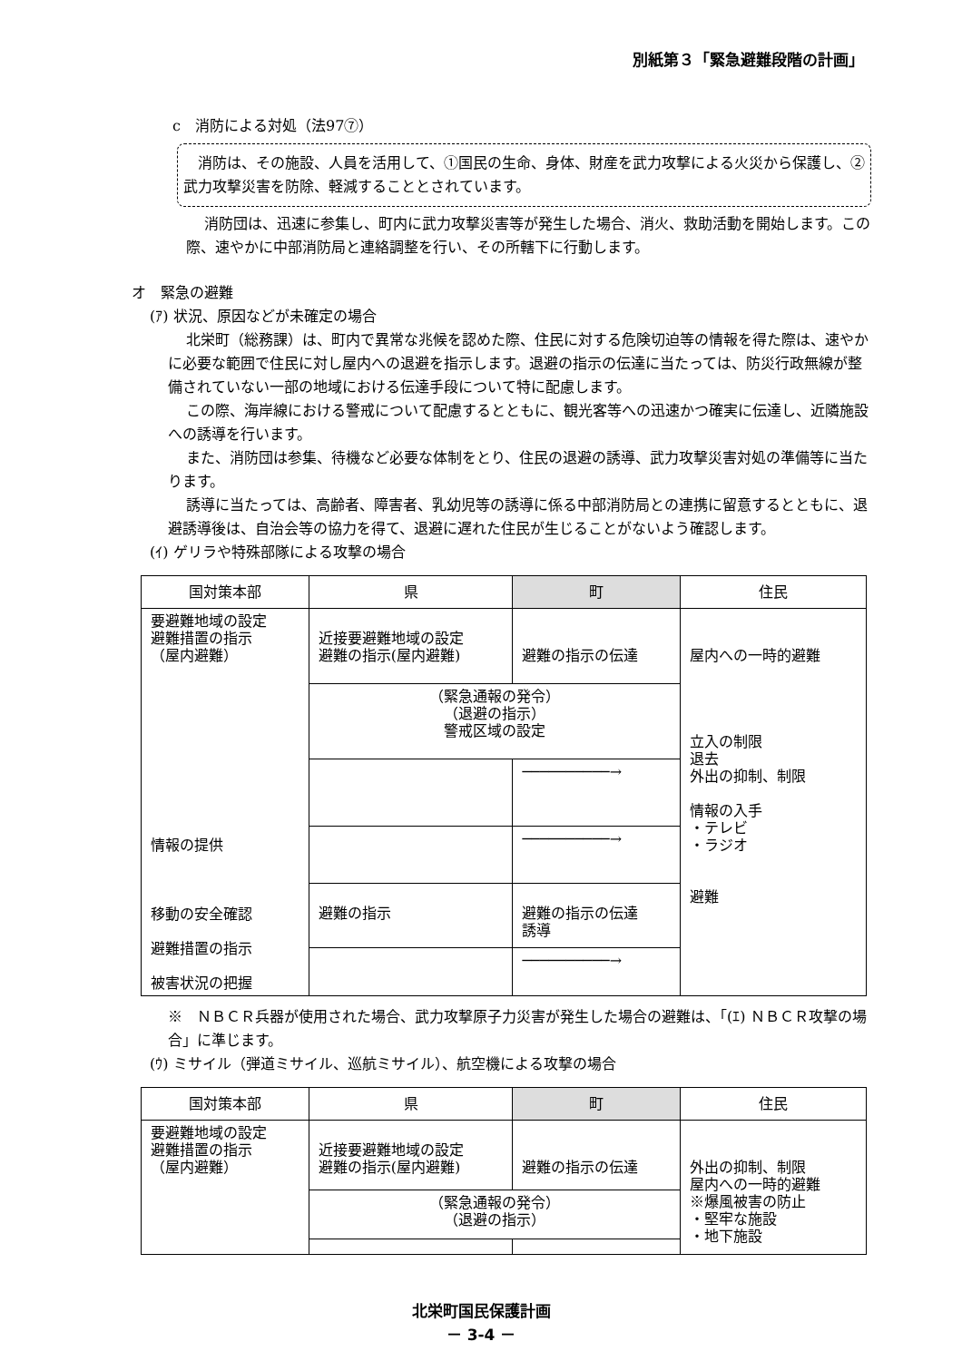別紙第３「緊急避難段階の計画」
c　消防による対処（法97⑦）
　消防は、その施設、人員を活用して、①国民の生命、身体、財産を武力攻撃による火災から保護し、②武力攻撃災害を防除、軽減することとされています。
消防団は、迅速に参集し、町内に武力攻撃災害等が発生した場合、消火、救助活動を開始します。この際、速やかに中部消防局と連絡調整を行い、その所轄下に行動します。
オ　緊急の避難
(ｱ) 状況、原因などが未確定の場合
北栄町（総務課）は、町内で異常な兆候を認めた際、住民に対する危険切迫等の情報を得た際は、速やかに必要な範囲で住民に対し屋内への退避を指示します。退避の指示の伝達に当たっては、防災行政無線が整備されていない一部の地域における伝達手段について特に配慮します。
この際、海岸線における警戒について配慮するとともに、観光客等への迅速かつ確実に伝達し、近隣施設への誘導を行います。
また、消防団は参集、待機など必要な体制をとり、住民の退避の誘導、武力攻撃災害対処の準備等に当たります。
誘導に当たっては、高齢者、障害者、乳幼児等の誘導に係る中部消防局との連携に留意するとともに、退避誘導後は、自治会等の協力を得て、退避に遅れた住民が生じることがないよう確認します。
(ｲ) ゲリラや特殊部隊による攻撃の場合
| 国対策本部 | 県 | 町 | 住民 |
| 要避難地域の設定 避難措置の指示 （屋内避難） 情報の提供 移動の安全確認 避難措置の指示 被害状況の把握 | 近接要避難地域の設定 避難の指示(屋内避難) | 避難の指示の伝達 | 屋内への一時的避難 立入の制限 退去 外出の抑制、制限 情報の入手 ・テレビ ・ラジオ 避難 |
| | （緊急通報の発令） （退避の指示） 警戒区域の設定 | | |
| | | ──────────→ | |
| | | ──────────→ | |
| | 避難の指示 | 避難の指示の伝達 誘導 | |
| | | ──────────→ | |
※　ＮＢＣＲ兵器が使用された場合、武力攻撃原子力災害が発生した場合の避難は、「(ｴ) ＮＢＣＲ攻撃の場合」に準じます。
(ｳ) ミサイル（弾道ミサイル、巡航ミサイル）、航空機による攻撃の場合
| 国対策本部 | 県 | 町 | 住民 |
| 要避難地域の設定 避難措置の指示 （屋内避難） | 近接要避難地域の設定 避難の指示(屋内避難) | 避難の指示の伝達 | 外出の抑制、制限 屋内への一時的避難 ※爆風被害の防止 ・堅牢な施設 ・地下施設 |
| | （緊急通報の発令） （退避の指示） | | |
北栄町国民保護計画
－ 3-4 －